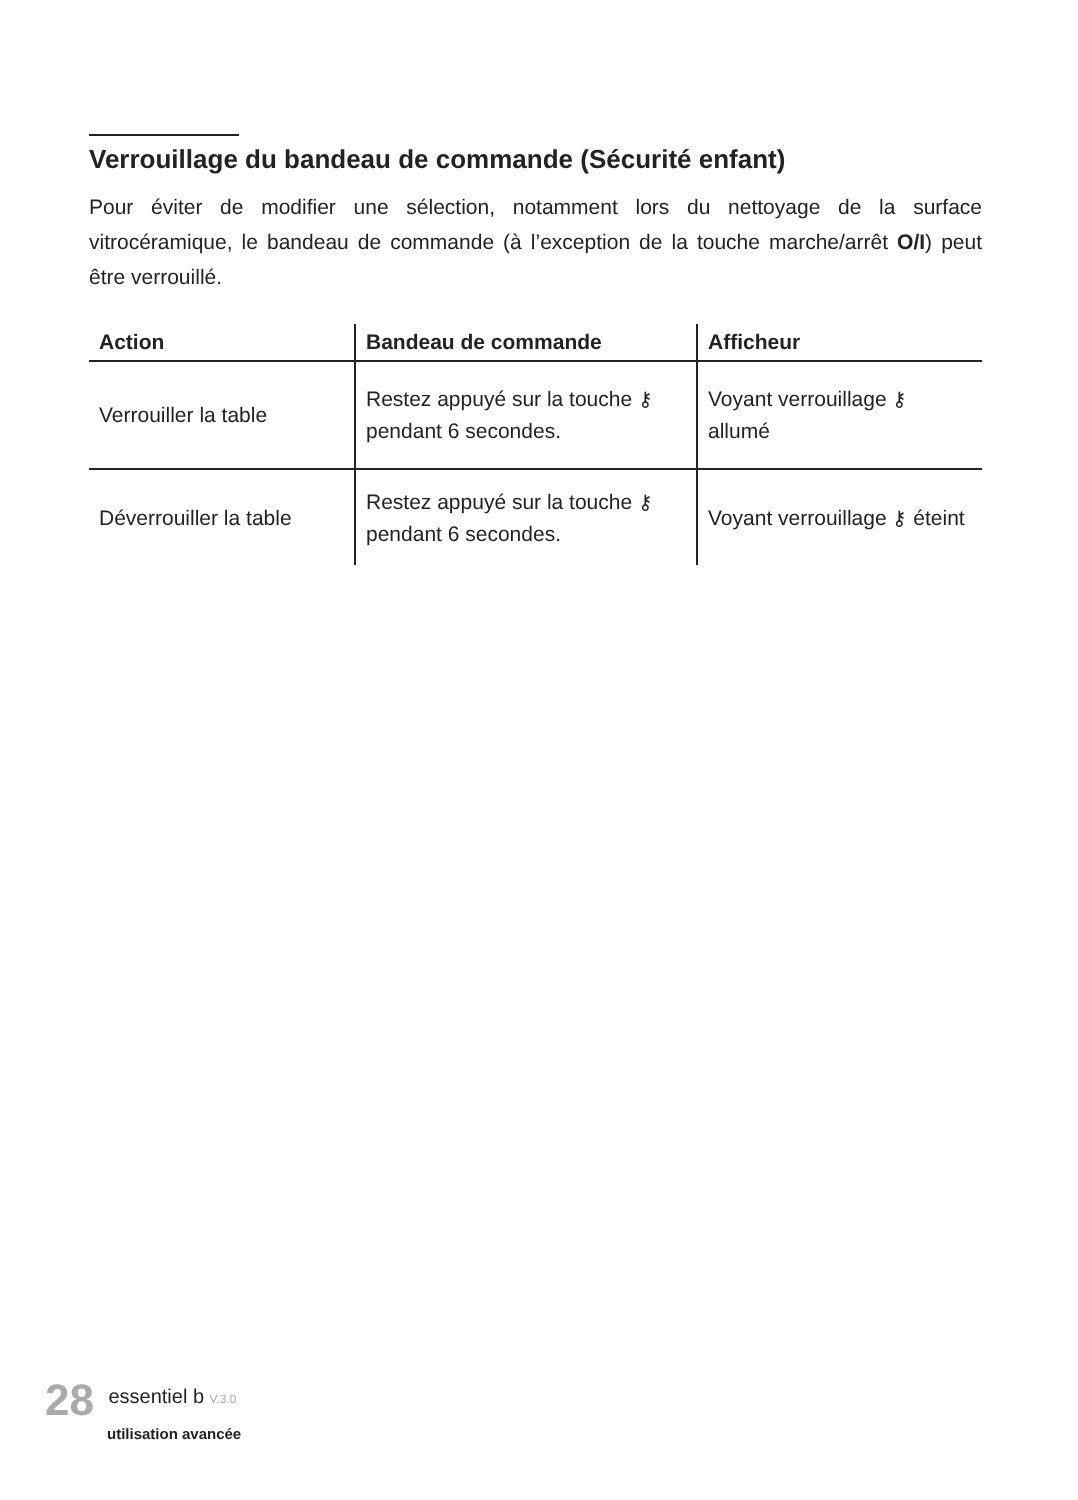Verrouillage du bandeau de commande (Sécurité enfant)
Pour éviter de modifier une sélection, notamment lors du nettoyage de la surface vitrocéramique, le bandeau de commande (à l’exception de la touche marche/arrêt O/I) peut être verrouillé.
| Action | Bandeau de commande | Afficheur |
| --- | --- | --- |
| Verrouiller la table | Restez appuyé sur la touche ⚷ pendant 6 secondes. | Voyant verrouillage ⚷ allumé |
| Déverrouiller la table | Restez appuyé sur la touche ⚷ pendant 6 secondes. | Voyant verrouillage ⚷ éteint |
28 essentiel b V.3.0
utilisation avancée